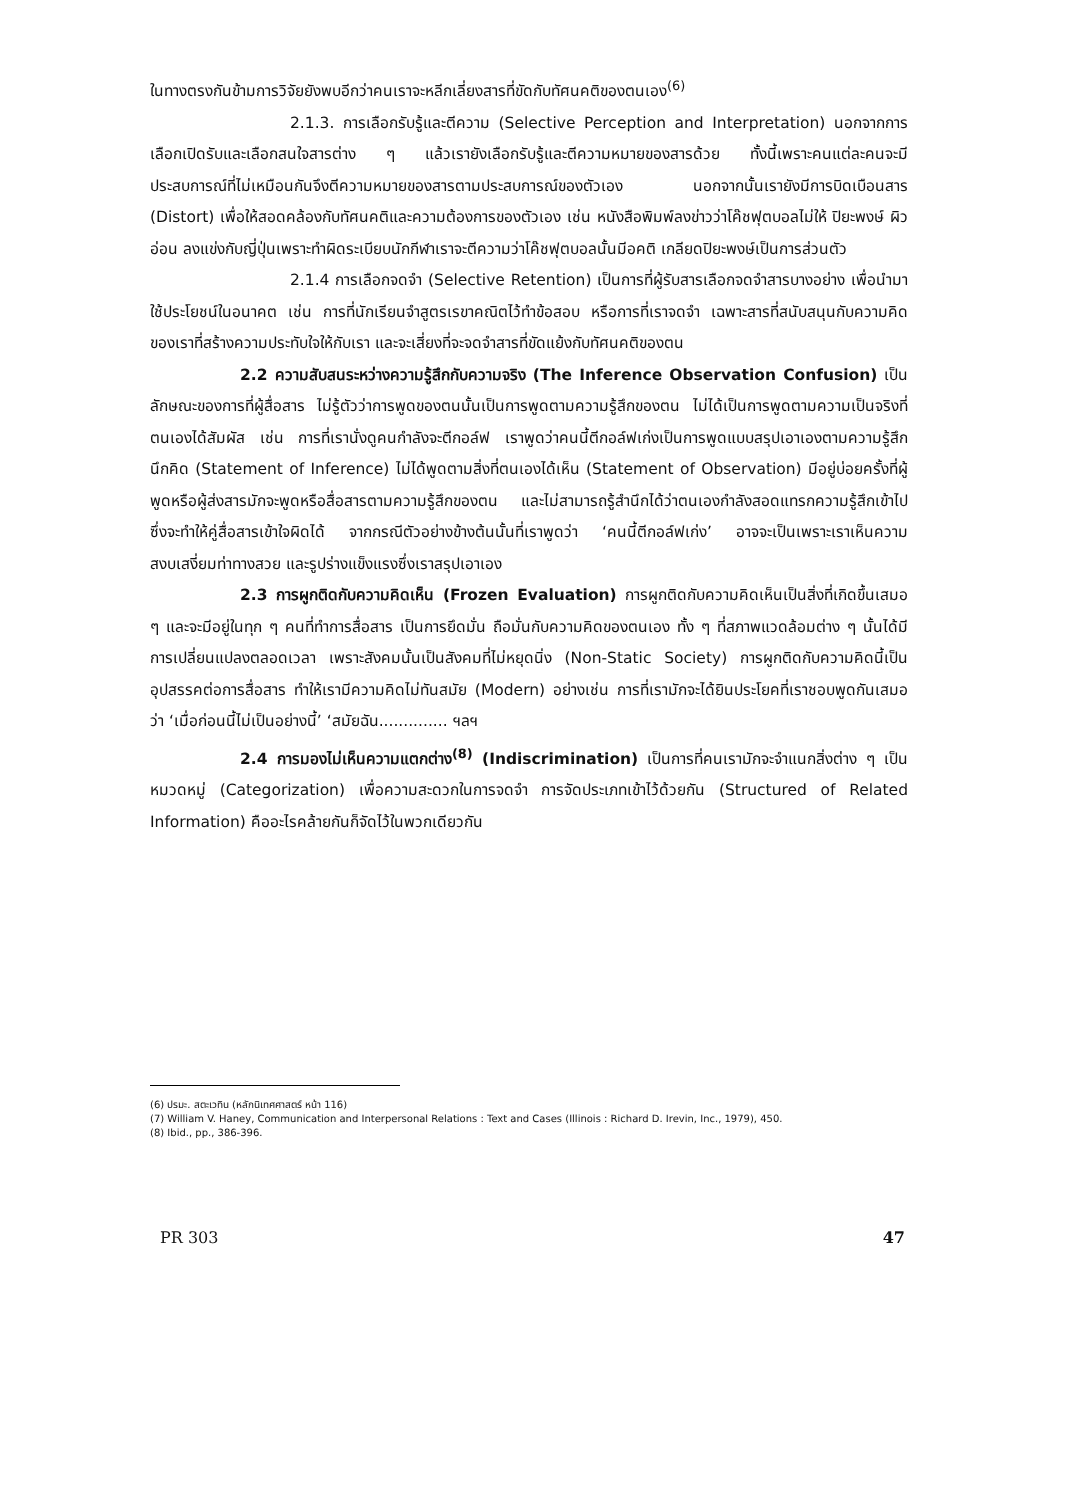ในทางตรงกันข้ามการวิจัยยังพบอีกว่าคนเราจะหลีกเลี่ยงสารที่ขัดกับทัศนคติของตนเอง<sup>(6)</sup>
2.1.3. การเลือกรับรู้และตีความ (Selective Perception and Interpretation) นอกจากการเลือกเปิดรับและเลือกสนใจสารต่าง ๆ แล้วเรายังเลือกรับรู้และตีความหมายของสารด้วย ทั้งนี้เพราะคนแต่ละคนจะมีประสบการณ์ที่ไม่เหมือนกันจึงตีความหมายของสารตามประสบการณ์ของตัวเอง นอกจากนั้นเรายังมีการบิดเบือนสาร (Distort) เพื่อให้สอดคล้องกับทัศนคติและความต้องการของตัวเอง เช่น หนังสือพิมพ์ลงข่าวว่าโค๊ชฟุตบอลไม่ให้ ปิยะพงษ์ ผิวอ่อน ลงแข่งกับญี่ปุ่นเพราะทำผิดระเบียบนักกีฬาเราจะตีความว่าโค๊ชฟุตบอลนั้นมีอคติ เกลียดปิยะพงษ์เป็นการส่วนตัว
2.1.4 การเลือกจดจำ (Selective Retention) เป็นการที่ผู้รับสารเลือกจดจำสารบางอย่าง เพื่อนำมาใช้ประโยชน์ในอนาคต เช่น การที่นักเรียนจำสูตรเรขาคณิตไว้ทำข้อสอบ หรือการที่เราจดจำ เฉพาะสารที่สนับสนุนกับความคิดของเราที่สร้างความประทับใจให้กับเรา และจะเสี่ยงที่จะจดจำสารที่ขัดแย้งกับทัศนคติของตน
2.2 ความสับสนระหว่างความรู้สึกกับความจริง (The Inference Observation Confusion) เป็นลักษณะของการที่ผู้สื่อสาร ไม่รู้ตัวว่าการพูดของตนนั้นเป็นการพูดตามความรู้สึกของตน ไม่ได้เป็นการพูดตามความเป็นจริงที่ตนเองได้สัมผัส เช่น การที่เรานั่งดูคนกำลังจะตีกอล์ฟ เราพูดว่าคนนี้ตีกอล์ฟเก่งเป็นการพูดแบบสรุปเอาเองตามความรู้สึกนึกคิด (Statement of Inference) ไม่ได้พูดตามสิ่งที่ตนเองได้เห็น (Statement of Observation) มีอยู่บ่อยครั้งที่ผู้พูดหรือผู้ส่งสารมักจะพูดหรือสื่อสารตามความรู้สึกของตน และไม่สามารถรู้สำนึกได้ว่าตนเองกำลังสอดแทรกความรู้สึกเข้าไป ซึ่งจะทำให้คู่สื่อสารเข้าใจผิดได้ จากกรณีตัวอย่างข้างต้นนั้นที่เราพูดว่า ‘คนนี้ตีกอล์ฟเก่ง’ อาจจะเป็นเพราะเราเห็นความสงบเสงี่ยมท่าทางสวย และรูปร่างแข็งแรงซึ่งเราสรุปเอาเอง
2.3 การผูกติดกับความคิดเห็น (Frozen Evaluation) การผูกติดกับความคิดเห็นเป็นสิ่งที่เกิดขึ้นเสมอ ๆ และจะมีอยู่ในทุก ๆ คนที่ทำการสื่อสาร เป็นการยึดมั่น ถือมั่นกับความคิดของตนเอง ทั้ง ๆ ที่สภาพแวดล้อมต่าง ๆ นั้นได้มีการเปลี่ยนแปลงตลอดเวลา เพราะสังคมนั้นเป็นสังคมที่ไม่หยุดนิ่ง (Non-Static Society) การผูกติดกับความคิดนี้เป็นอุปสรรคต่อการสื่อสาร ทำให้เรามีความคิดไม่ทันสมัย (Modern) อย่างเช่น การที่เรามักจะได้ยินประโยคที่เราชอบพูดกันเสมอว่า ‘เมื่อก่อนนี้ไม่เป็นอย่างนี้’ ‘สมัยฉัน.............. ฯลฯ
2.4 การมองไม่เห็นความแตกต่าง<sup>(8)</sup> (Indiscrimination) เป็นการที่คนเรามักจะจำแนกสิ่งต่าง ๆ เป็นหมวดหมู่ (Categorization) เพื่อความสะดวกในการจดจำ การจัดประเภทเข้าไว้ด้วยกัน (Structured of Related Information) คืออะไรคล้ายกันก็จัดไว้ในพวกเดียวกัน
(6) ปรมะ. สตะเวทิน (หลักนิเทศศาสตร์ หน้า 116)
(7) William V. Haney, Communication and Interpersonal Relations : Text and Cases (Illinois : Richard D. Irevin, Inc., 1979), 450.
(8) Ibid., pp., 386-396.
PR 303 47